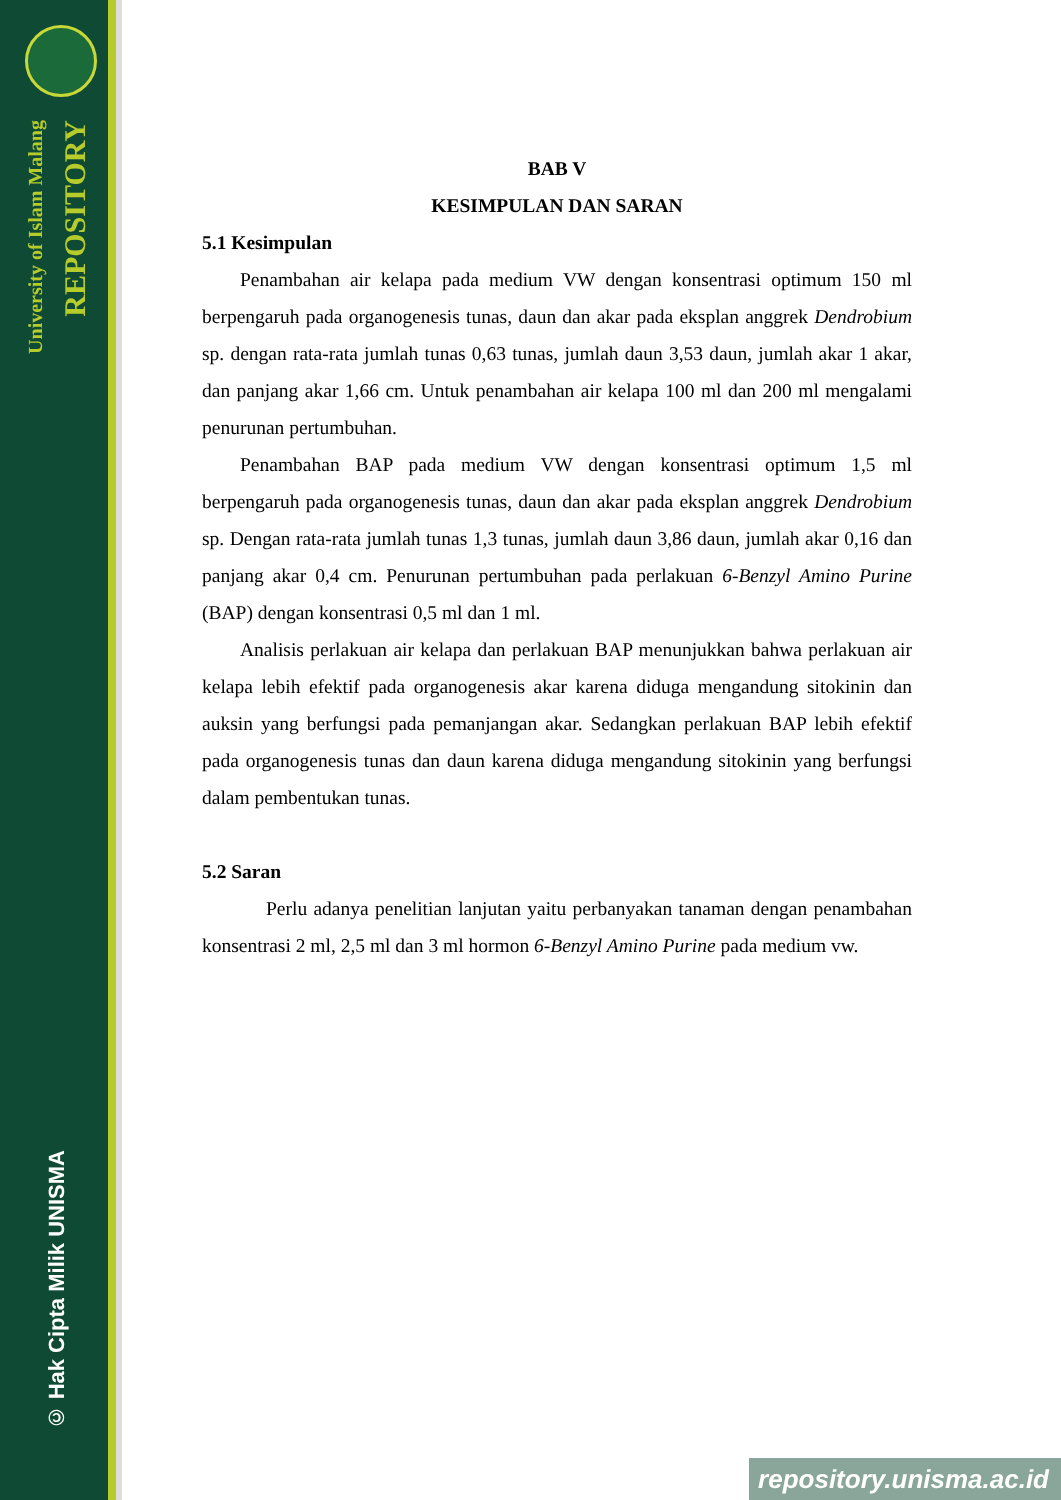University of Islam Malang
REPOSITORY
© Hak Cipta Milik UNISMA
BAB V
KESIMPULAN DAN SARAN
5.1 Kesimpulan
Penambahan air kelapa pada medium VW dengan konsentrasi optimum 150 ml berpengaruh pada organogenesis tunas, daun dan akar pada eksplan anggrek Dendrobium sp. dengan rata-rata jumlah tunas 0,63 tunas, jumlah daun 3,53 daun, jumlah akar 1 akar, dan panjang akar 1,66 cm. Untuk penambahan air kelapa 100 ml dan 200 ml mengalami penurunan pertumbuhan.
Penambahan BAP pada medium VW dengan konsentrasi optimum 1,5 ml berpengaruh pada organogenesis tunas, daun dan akar pada eksplan anggrek Dendrobium sp. Dengan rata-rata jumlah tunas 1,3 tunas, jumlah daun 3,86 daun, jumlah akar 0,16 dan panjang akar 0,4 cm. Penurunan pertumbuhan pada perlakuan 6-Benzyl Amino Purine (BAP) dengan konsentrasi 0,5 ml dan 1 ml.
Analisis perlakuan air kelapa dan perlakuan BAP menunjukkan bahwa perlakuan air kelapa lebih efektif pada organogenesis akar karena diduga mengandung sitokinin dan auksin yang berfungsi pada pemanjangan akar. Sedangkan perlakuan BAP lebih efektif pada organogenesis tunas dan daun karena diduga mengandung sitokinin yang berfungsi dalam pembentukan tunas.
5.2 Saran
Perlu adanya penelitian lanjutan yaitu perbanyakan tanaman dengan penambahan konsentrasi 2 ml, 2,5 ml dan 3 ml hormon 6-Benzyl Amino Purine pada medium vw.
repository.unisma.ac.id